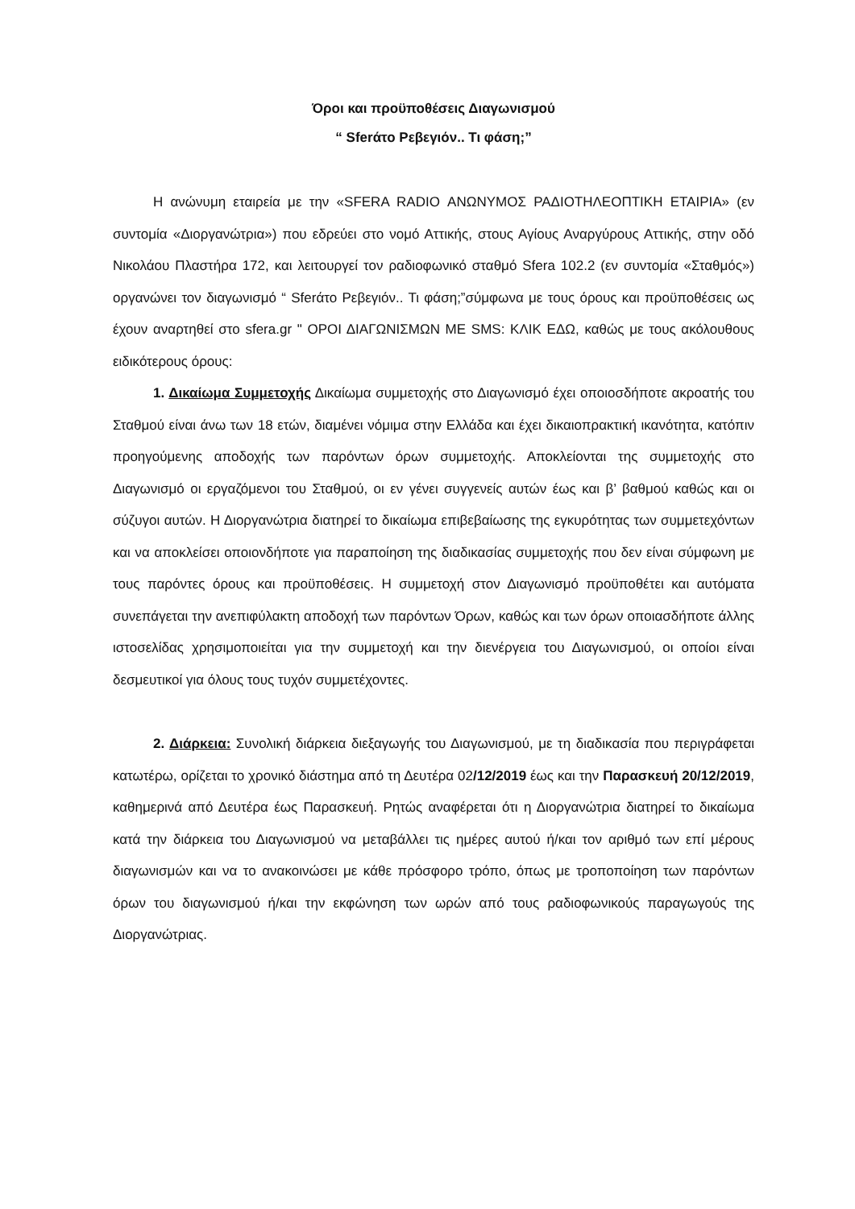Όροι και προϋποθέσεις Διαγωνισμού
“ Sferάτο Ρεβεγιόν.. Τι φάση;”
Η ανώνυμη εταιρεία με την «SFERA RADIO ΑΝΩΝΥΜΟΣ ΡΑΔΙΟΤΗΛΕΟΠΤΙΚΗ ΕΤΑΙΡΙΑ» (εν συντομία «Διοργανώτρια») που εδρεύει στο νομό Αττικής, στους Αγίους Αναργύρους Αττικής, στην οδό Νικολάου Πλαστήρα 172, και λειτουργεί τον ραδιοφωνικό σταθμό Sfera 102.2 (εν συντομία «Σταθμός») οργανώνει τον διαγωνισμό “ Sferάτο Ρεβεγιόν.. Τι φάση;”σύμφωνα με τους όρους και προϋποθέσεις ως έχουν αναρτηθεί στο sfera.gr " ΟΡΟΙ ΔΙΑΓΩΝΙΣΜΩΝ ΜΕ SMS: ΚΛΙΚ ΕΔΩ, καθώς με τους ακόλουθους ειδικότερους όρους:
1. Δικαίωμα Συμμετοχής Δικαίωμα συμμετοχής στο Διαγωνισμό έχει οποιοσδήποτε ακροατής του Σταθμού είναι άνω των 18 ετών, διαμένει νόμιμα στην Ελλάδα και έχει δικαιοπρακτική ικανότητα, κατόπιν προηγούμενης αποδοχής των παρόντων όρων συμμετοχής. Αποκλείονται της συμμετοχής στο Διαγωνισμό οι εργαζόμενοι του Σταθμού, οι εν γένει συγγενείς αυτών έως και β’ βαθμού καθώς και οι σύζυγοι αυτών. Η Διοργανώτρια διατηρεί το δικαίωμα επιβεβαίωσης της εγκυρότητας των συμμετεχόντων και να αποκλείσει οποιονδήποτε για παραποίηση της διαδικασίας συμμετοχής που δεν είναι σύμφωνη με τους παρόντες όρους και προϋποθέσεις. Η συμμετοχή στον Διαγωνισμό προϋποθέτει και αυτόματα συνεπάγεται την ανεπιφύλακτη αποδοχή των παρόντων Όρων, καθώς και των όρων οποιασδήποτε άλλης ιστοσελίδας χρησιμοποιείται για την συμμετοχή και την διενέργεια του Διαγωνισμού, οι οποίοι είναι δεσμευτικοί για όλους τους τυχόν συμμετέχοντες.
2. Διάρκεια: Συνολική διάρκεια διεξαγωγής του Διαγωνισμού, με τη διαδικασία που περιγράφεται κατωτέρω, ορίζεται το χρονικό διάστημα από τη Δευτέρα 02/12/2019 έως και την Παρασκευή 20/12/2019, καθημερινά από Δευτέρα έως Παρασκευή. Ρητώς αναφέρεται ότι η Διοργανώτρια διατηρεί το δικαίωμα κατά την διάρκεια του Διαγωνισμού να μεταβάλλει τις ημέρες αυτού ή/και τον αριθμό των επί μέρους διαγωνισμών και να το ανακοινώσει με κάθε πρόσφορο τρόπο, όπως με τροποποίηση των παρόντων όρων του διαγωνισμού ή/και την εκφώνηση των ωρών από τους ραδιοφωνικούς παραγωγούς της Διοργανώτριας.